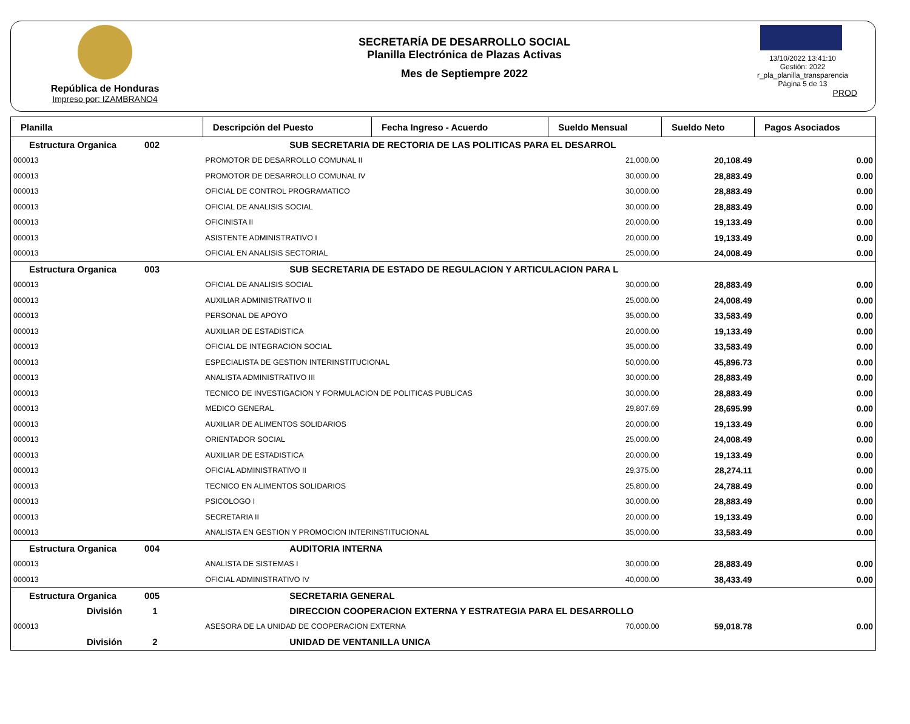República de Honduras
Impreso por: IZAMBRANO4
SECRETARÍA DE DESARROLLO SOCIAL
Planilla Electrónica de Plazas Activas
Mes de Septiempre 2022
13/10/2022 13:41:10
Gestión: 2022
r_pla_planilla_transparencia
Página 5 de 13
PROD
| Planilla | Descripción del Puesto | | Fecha Ingreso - Acuerdo | Sueldo Mensual | Sueldo Neto | Pagos Asociados |
| --- | --- | --- | --- | --- | --- | --- |
| Estructura Organica 002 | | SUB SECRETARIA DE RECTORIA DE LAS POLITICAS PARA EL DESARROL | | | | |
| 000013 | PROMOTOR DE DESARROLLO COMUNAL II | | | 21,000.00 | 20,108.49 | 0.00 |
| 000013 | PROMOTOR DE DESARROLLO COMUNAL IV | | | 30,000.00 | 28,883.49 | 0.00 |
| 000013 | OFICIAL DE CONTROL PROGRAMATICO | | | 30,000.00 | 28,883.49 | 0.00 |
| 000013 | OFICIAL DE ANALISIS SOCIAL | | | 30,000.00 | 28,883.49 | 0.00 |
| 000013 | OFICINISTA II | | | 20,000.00 | 19,133.49 | 0.00 |
| 000013 | ASISTENTE ADMINISTRATIVO I | | | 20,000.00 | 19,133.49 | 0.00 |
| 000013 | OFICIAL EN ANALISIS SECTORIAL | | | 25,000.00 | 24,008.49 | 0.00 |
| Estructura Organica 003 | | SUB SECRETARIA DE ESTADO DE REGULACION Y ARTICULACION PARA L | | | | |
| 000013 | OFICIAL DE ANALISIS SOCIAL | | | 30,000.00 | 28,883.49 | 0.00 |
| 000013 | AUXILIAR ADMINISTRATIVO II | | | 25,000.00 | 24,008.49 | 0.00 |
| 000013 | PERSONAL DE APOYO | | | 35,000.00 | 33,583.49 | 0.00 |
| 000013 | AUXILIAR DE ESTADISTICA | | | 20,000.00 | 19,133.49 | 0.00 |
| 000013 | OFICIAL DE INTEGRACION SOCIAL | | | 35,000.00 | 33,583.49 | 0.00 |
| 000013 | ESPECIALISTA DE GESTION INTERINSTITUCIONAL | | | 50,000.00 | 45,896.73 | 0.00 |
| 000013 | ANALISTA ADMINISTRATIVO III | | | 30,000.00 | 28,883.49 | 0.00 |
| 000013 | TECNICO DE INVESTIGACION Y FORMULACION DE POLITICAS PUBLICAS | | | 30,000.00 | 28,883.49 | 0.00 |
| 000013 | MEDICO GENERAL | | | 29,807.69 | 28,695.99 | 0.00 |
| 000013 | AUXILIAR DE ALIMENTOS SOLIDARIOS | | | 20,000.00 | 19,133.49 | 0.00 |
| 000013 | ORIENTADOR SOCIAL | | | 25,000.00 | 24,008.49 | 0.00 |
| 000013 | AUXILIAR DE ESTADISTICA | | | 20,000.00 | 19,133.49 | 0.00 |
| 000013 | OFICIAL ADMINISTRATIVO II | | | 29,375.00 | 28,274.11 | 0.00 |
| 000013 | TECNICO EN ALIMENTOS SOLIDARIOS | | | 25,800.00 | 24,788.49 | 0.00 |
| 000013 | PSICOLOGO I | | | 30,000.00 | 28,883.49 | 0.00 |
| 000013 | SECRETARIA II | | | 20,000.00 | 19,133.49 | 0.00 |
| 000013 | ANALISTA EN GESTION Y PROMOCION INTERINSTITUCIONAL | | | 35,000.00 | 33,583.49 | 0.00 |
| Estructura Organica 004 | | AUDITORIA INTERNA | | | | |
| 000013 | ANALISTA DE SISTEMAS I | | | 30,000.00 | 28,883.49 | 0.00 |
| 000013 | OFICIAL ADMINISTRATIVO IV | | | 40,000.00 | 38,433.49 | 0.00 |
| Estructura Organica 005 | | SECRETARIA GENERAL | | | | |
| División 1 | | DIRECCION COOPERACION EXTERNA Y ESTRATEGIA PARA EL DESARROLLO | | | | |
| 000013 | ASESORA DE LA UNIDAD DE COOPERACION EXTERNA | | | 70,000.00 | 59,018.78 | 0.00 |
| División 2 | | UNIDAD DE VENTANILLA UNICA | | | | |